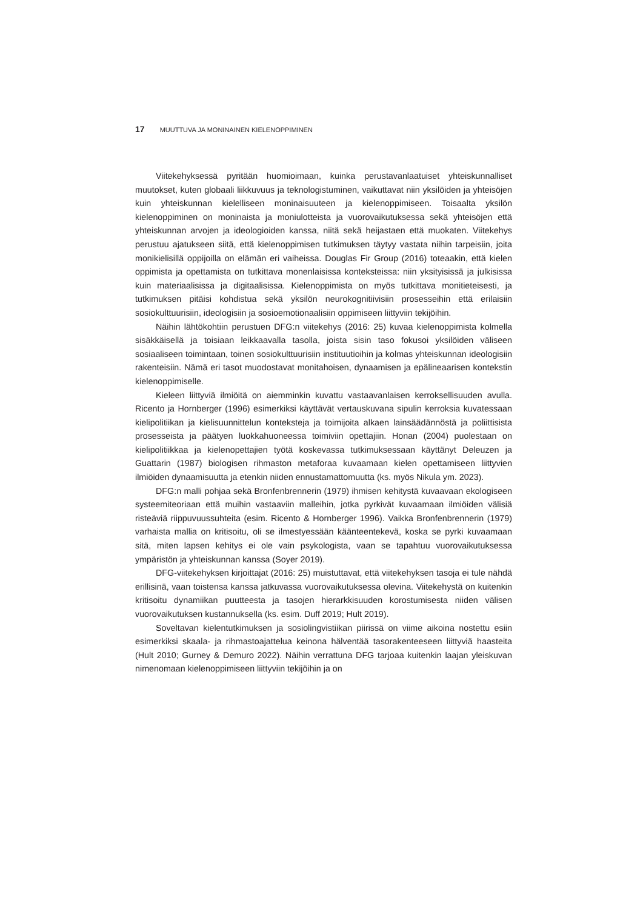17 MUUTTUVA JA MONINAINEN KIELENOPPIMINEN
Viitekehyksessä pyritään huomioimaan, kuinka perustavanlaatuiset yhteiskunnalliset muutokset, kuten globaali liikkuvuus ja teknologistuminen, vaikuttavat niin yksilöiden ja yhteisöjen kuin yhteiskunnan kielelliseen moninaisuuteen ja kielenoppimiseen. Toisaalta yksilön kielenoppiminen on moninaista ja moniulotteista ja vuorovaikutuksessa sekä yhteisöjen että yhteiskunnan arvojen ja ideologioiden kanssa, niitä sekä heijastaen että muokaten. Viitekehys perustuu ajatukseen siitä, että kielenoppimisen tutkimuksen täytyy vastata niihin tarpeisiin, joita monikielisillä oppijoilla on elämän eri vaiheissa. Douglas Fir Group (2016) toteaakin, että kielen oppimista ja opettamista on tutkittava monenlaisissa konteksteissa: niin yksityisissä ja julkisissa kuin materiaalisissa ja digitaalisissa. Kielenoppimista on myös tutkittava monitieteisesti, ja tutkimuksen pitäisi kohdistua sekä yksilön neurokognitiivisiin prosesseihin että erilaisiin sosiokulttuurisiin, ideologisiin ja sosioemotionaalisiin oppimiseen liittyviin tekijöihin.
Näihin lähtökohtiin perustuen DFG:n viitekehys (2016: 25) kuvaa kielenoppimista kolmella sisäkkäisellä ja toisiaan leikkaavalla tasolla, joista sisin taso fokusoi yksilöiden väliseen sosiaaliseen toimintaan, toinen sosiokulttuurisiin instituutioihin ja kolmas yhteiskunnan ideologisiin rakenteisiin. Nämä eri tasot muodostavat monitahoisen, dynaamisen ja epälineaarisen kontekstin kielenoppimiselle.
Kieleen liittyviä ilmiöitä on aiemminkin kuvattu vastaavanlaisen kerroksellisuuden avulla. Ricento ja Hornberger (1996) esimerkiksi käyttävät vertauskuvana sipulin kerroksia kuvatessaan kielipolitiikan ja kielisuunnittelun konteksteja ja toimijoita alkaen lainsäädännöstä ja poliittisista prosesseista ja päätyen luokkahuoneessa toimiviin opettajiin. Honan (2004) puolestaan on kielipolitiikkaa ja kielenopettajien työtä koskevassa tutkimuksessaan käyttänyt Deleuzen ja Guattarin (1987) biologisen rihmaston metaforaa kuvaamaan kielen opettamiseen liittyvien ilmiöiden dynaamisuutta ja etenkin niiden ennustamattomuutta (ks. myös Nikula ym. 2023).
DFG:n malli pohjaa sekä Bronfenbrennerin (1979) ihmisen kehitystä kuvaavaan ekologiseen systeemiteoriaan että muihin vastaaviin malleihin, jotka pyrkivät kuvaamaan ilmiöiden välisiä risteäviä riippuvuussuhteita (esim. Ricento & Hornberger 1996). Vaikka Bronfenbrennerin (1979) varhaista mallia on kritisoitu, oli se ilmestyessään käänteentekevä, koska se pyrki kuvaamaan sitä, miten lapsen kehitys ei ole vain psykologista, vaan se tapahtuu vuorovaikutuksessa ympäristön ja yhteiskunnan kanssa (Soyer 2019).
DFG-viitekehyksen kirjoittajat (2016: 25) muistuttavat, että viitekehyksen tasoja ei tule nähdä erillisinä, vaan toistensa kanssa jatkuvassa vuorovaikutuksessa olevina. Viitekehystä on kuitenkin kritisoitu dynamiikan puutteesta ja tasojen hierarkkisuuden korostumisesta niiden välisen vuorovaikutuksen kustannuksella (ks. esim. Duff 2019; Hult 2019).
Soveltavan kielentutkimuksen ja sosiolingvistiikan piirissä on viime aikoina nostettu esiin esimerkiksi skaala- ja rihmastoajattelua keinona hälventää tasorakenteeseen liittyviä haasteita (Hult 2010; Gurney & Demuro 2022). Näihin verrattuna DFG tarjoaa kuitenkin laajan yleiskuvan nimenomaan kielenoppimiseen liittyviin tekijöihin ja on